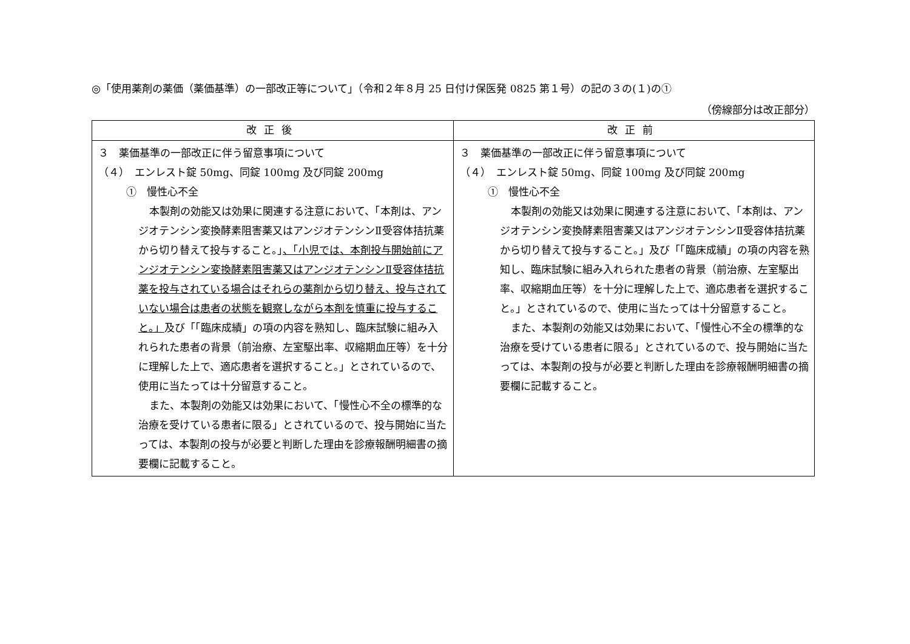◎「使用薬剤の薬価（薬価基準）の一部改正等について」（令和２年８月 25 日付け保医発 0825 第１号）の記の３の(１)の①
（傍線部分は改正部分）
| 改正後 | 改正前 |
| --- | --- |
| ３ 薬価基準の一部改正に伴う留意事項について （４） エンレスト錠 50mg、同錠 100mg 及び同錠 200mg ① 慢性心不全 本製剤の効能又は効果に関連する注意において、「本剤は、アンジオテンシン変換酵素阻害薬又はアンジオテンシンⅡ受容体拮抗薬から切り替えて投与すること。」 、「小児では、本剤投与開始前にアンジオテンシン変換酵素阻害薬又はアンジオテンシンⅡ受容体拮抗薬を投与されている場合はそれらの薬剤から切り替え、投与されていない場合は患者の状態を観察しながら本剤を慎重に投与すること。」 及び「「臨床成績」の項の内容を熟知し、臨床試験に組み入れられた患者の背景（前治療、左室駆出率、収縮期血圧等）を十分に理解した上で、適応患者を選択すること。」とされているので、使用に当たっては十分留意すること。 また、本製剤の効能又は効果において、「慢性心不全の標準的な治療を受けている患者に限る」とされているので、投与開始に当たっては、本製剤の投与が必要と判断した理由を診療報酬明細書の摘要欄に記載すること。 | ３ 薬価基準の一部改正に伴う留意事項について （４） エンレスト錠 50mg、同錠 100mg 及び同錠 200mg ① 慢性心不全 本製剤の効能又は効果に関連する注意において、「本剤は、アンジオテンシン変換酵素阻害薬又はアンジオテンシンⅡ受容体拮抗薬から切り替えて投与すること。」及び「「臨床成績」の項の内容を熟知し、臨床試験に組み入れられた患者の背景（前治療、左室駆出率、収縮期血圧等）を十分に理解した上で、適応患者を選択すること。」とされているので、使用に当たっては十分留意すること。 また、本製剤の効能又は効果において、「慢性心不全の標準的な治療を受けている患者に限る」とされているので、投与開始に当たっては、本製剤の投与が必要と判断した理由を診療報酬明細書の摘要欄に記載すること。 |